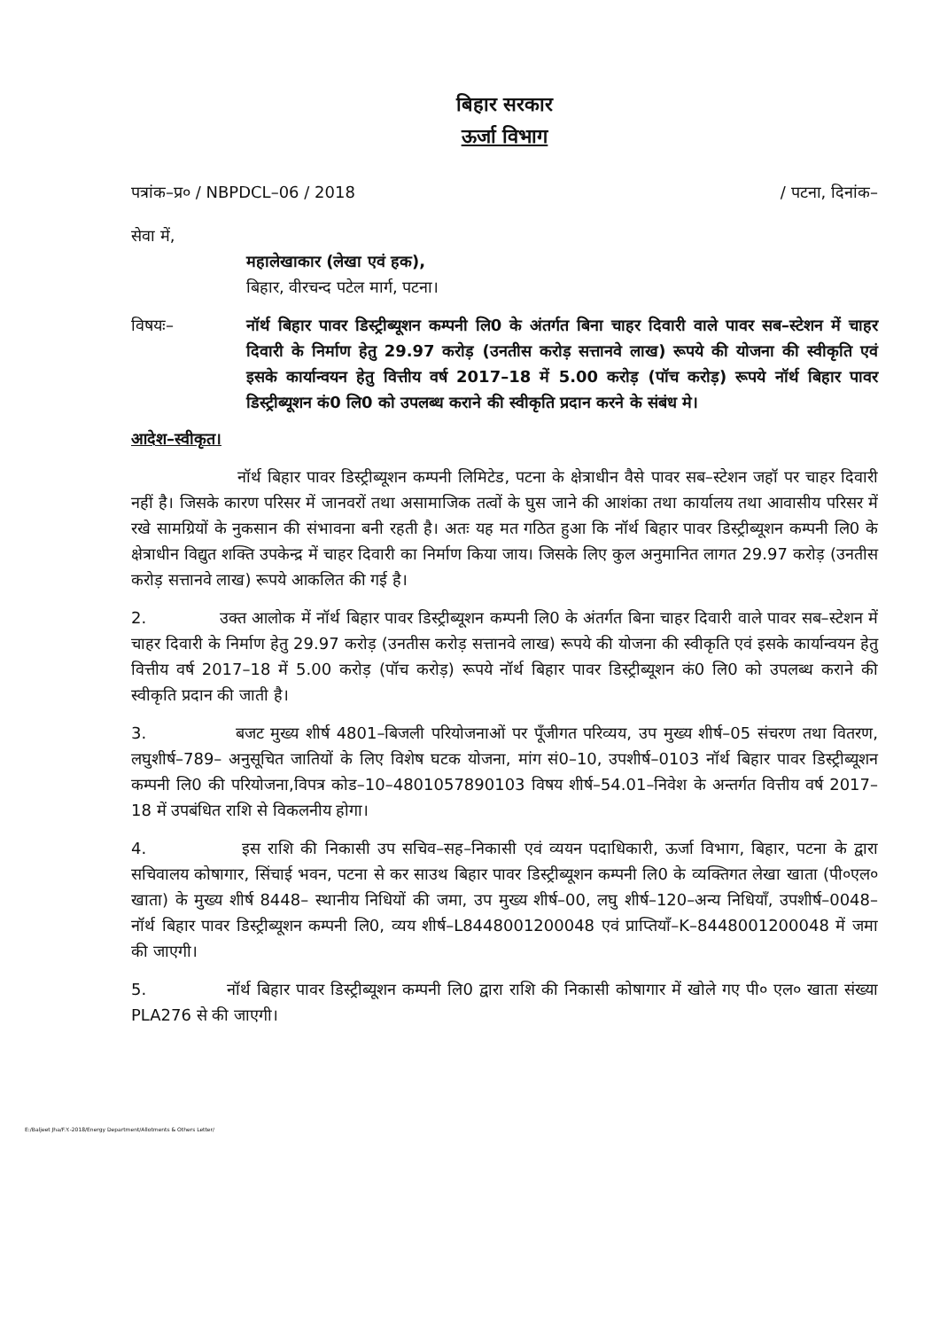बिहार सरकार
ऊर्जा विभाग
पत्रांक–प्र० / NBPDCL–06 / 2018 / पटना, दिनांक–
सेवा में,
महालेखाकार (लेखा एवं हक),
बिहार, वीरचन्द पटेल मार्ग, पटना।
विषयः– नॉर्थ बिहार पावर डिस्ट्रीब्यूशन कम्पनी लि0 के अंतर्गत बिना चाहर दिवारी वाले पावर सब–स्टेशन में चाहर दिवारी के निर्माण हेतु 29.97 करोड़ (उनतीस करोड़ सत्तानवे लाख) रूपये की योजना की स्वीकृति एवं इसके कार्यान्वयन हेतु वित्तीय वर्ष 2017–18 में 5.00 करोड़ (पॉच करोड़) रूपये नॉर्थ बिहार पावर डिस्ट्रीब्यूशन कं0 लि0 को उपलब्ध कराने की स्वीकृति प्रदान करने के संबंध मे।
आदेश–स्वीकृत।
नॉर्थ बिहार पावर डिस्ट्रीब्यूशन कम्पनी लिमिटेड, पटना के क्षेत्राधीन वैसे पावर सब–स्टेशन जहॉ पर चाहर दिवारी नहीं है। जिसके कारण परिसर में जानवरों तथा असामाजिक तत्वों के घुस जाने की आशंका तथा कार्यालय तथा आवासीय परिसर में रखे सामग्रियों के नुकसान की संभावना बनी रहती है। अतः यह मत गठित हुआ कि नॉर्थ बिहार पावर डिस्ट्रीब्यूशन कम्पनी लि0 के क्षेत्राधीन विद्युत शक्ति उपकेन्द्र में चाहर दिवारी का निर्माण किया जाय। जिसके लिए कुल अनुमानित लागत 29.97 करोड़ (उनतीस करोड़ सत्तानवे लाख) रूपये आकलित की गई है।
2. उक्त आलोक में नॉर्थ बिहार पावर डिस्ट्रीब्यूशन कम्पनी लि0 के अंतर्गत बिना चाहर दिवारी वाले पावर सब–स्टेशन में चाहर दिवारी के निर्माण हेतु 29.97 करोड़ (उनतीस करोड़ सत्तानवे लाख) रूपये की योजना की स्वीकृति एवं इसके कार्यान्वयन हेतु वित्तीय वर्ष 2017–18 में 5.00 करोड़ (पॉच करोड़) रूपये नॉर्थ बिहार पावर डिस्ट्रीब्यूशन कं0 लि0 को उपलब्ध कराने की स्वीकृति प्रदान की जाती है।
3. बजट मुख्य शीर्ष 4801–बिजली परियोजनाओं पर पूँजीगत परिव्यय, उप मुख्य शीर्ष–05 संचरण तथा वितरण, लघुशीर्ष–789– अनुसूचित जातियों के लिए विशेष घटक योजना, मांग सं0–10, उपशीर्ष–0103 नॉर्थ बिहार पावर डिस्ट्रीब्यूशन कम्पनी लि0 की परियोजना,विपत्र कोड–10–4801057890103 विषय शीर्ष–54.01–निवेश के अन्तर्गत वित्तीय वर्ष 2017–18 में उपबंधित राशि से विकलनीय होगा।
4. इस राशि की निकासी उप सचिव–सह–निकासी एवं व्ययन पदाधिकारी, ऊर्जा विभाग, बिहार, पटना के द्वारा सचिवालय कोषागार, सिंचाई भवन, पटना से कर साउथ बिहार पावर डिस्ट्रीब्यूशन कम्पनी लि0 के व्यक्तिगत लेखा खाता (पी०एल० खाता) के मुख्य शीर्ष 8448– स्थानीय निधियों की जमा, उप मुख्य शीर्ष–00, लघु शीर्ष–120–अन्य निधियाँ, उपशीर्ष–0048– नॉर्थ बिहार पावर डिस्ट्रीब्यूशन कम्पनी लि0, व्यय शीर्ष–L8448001200048 एवं प्राप्तियाँ–K–8448001200048 में जमा की जाएगी।
5. नॉर्थ बिहार पावर डिस्ट्रीब्यूशन कम्पनी लि0 द्वारा राशि की निकासी कोषागार में खोले गए पी० एल० खाता संख्या PLA276 से की जाएगी।
E:/Baljeet Jha/F.Y.-2018/Energy Department/Allotments & Others Letter/